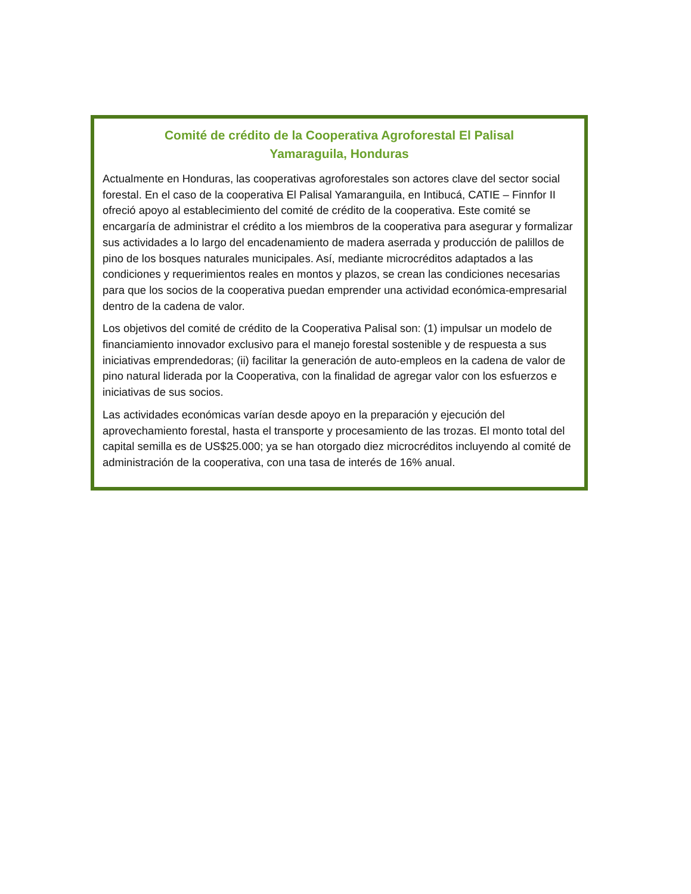Comité de crédito de la Cooperativa Agroforestal El Palisal
Yamaraguila, Honduras
Actualmente en Honduras, las cooperativas agroforestales son actores clave del sector social forestal. En el caso de la cooperativa El Palisal Yamaranguila, en Intibucá, CATIE – Finnfor II ofreció apoyo al establecimiento del comité de crédito de la cooperativa. Este comité se encargaría de administrar el crédito a los miembros de la cooperativa para asegurar y formalizar sus actividades a lo largo del encadenamiento de madera aserrada y producción de palillos de pino de los bosques naturales municipales. Así, mediante microcréditos adaptados a las condiciones y requerimientos reales en montos y plazos, se crean las condiciones necesarias para que los socios de la cooperativa puedan emprender una actividad económica-empresarial dentro de la cadena de valor.
Los objetivos del comité de crédito de la Cooperativa Palisal son: (1) impulsar un modelo de financiamiento innovador exclusivo para el manejo forestal sostenible y de respuesta a sus iniciativas emprendedoras; (ii) facilitar la generación de auto-empleos en la cadena de valor de pino natural liderada por la Cooperativa, con la finalidad de agregar valor con los esfuerzos e iniciativas de sus socios.
Las actividades económicas varían desde apoyo en la preparación y ejecución del aprovechamiento forestal, hasta el transporte y procesamiento de las trozas. El monto total del capital semilla es de US$25.000; ya se han otorgado diez microcréditos incluyendo al comité de administración de la cooperativa, con una tasa de interés de 16% anual.